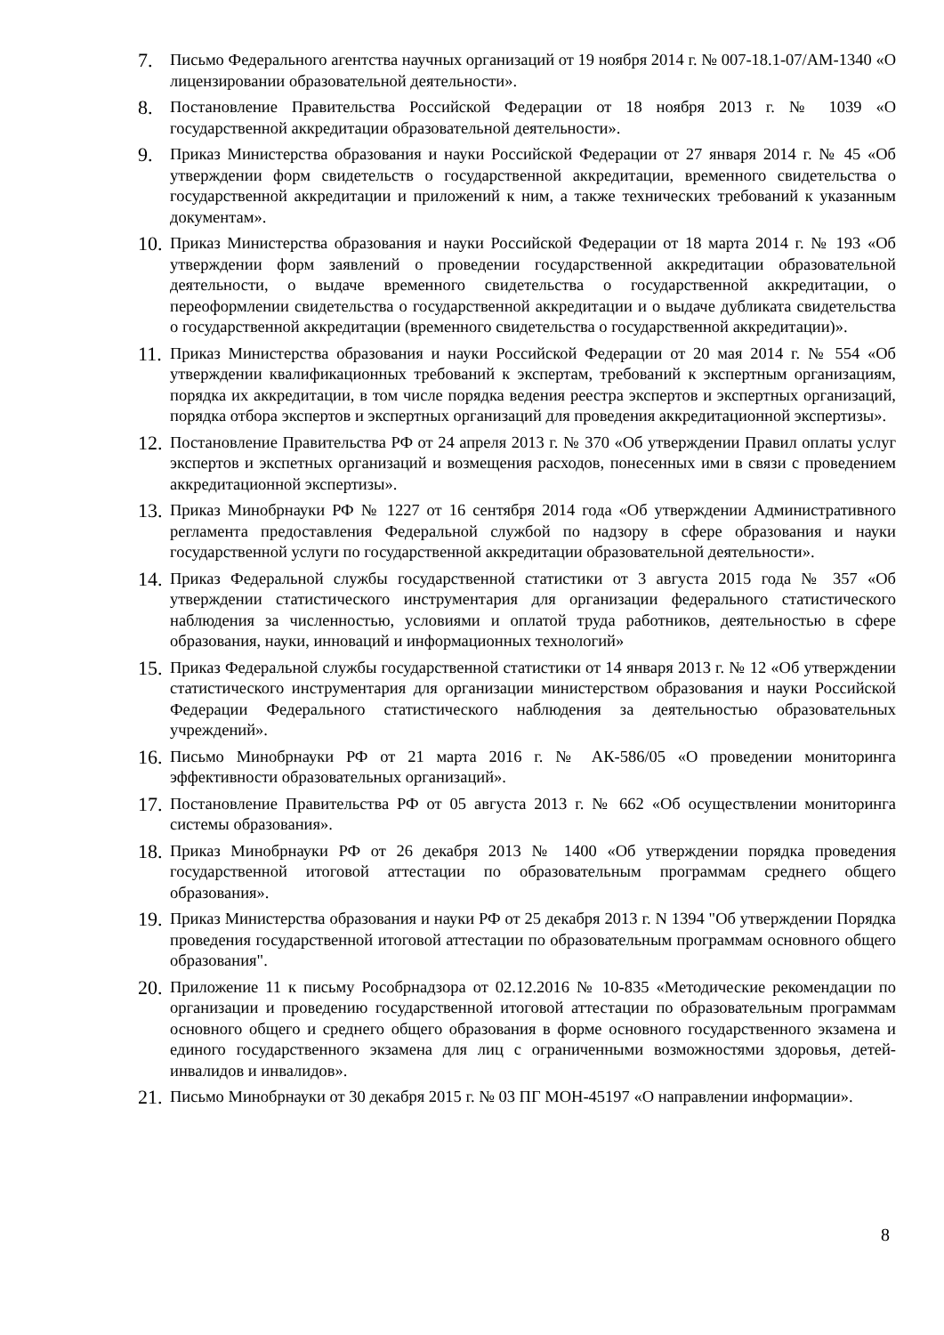7.
Письмо Федерального агентства научных организаций от 19 ноября 2014 г. № 007-18.1-07/АМ-1340 «О лицензировании образовательной деятельности».
8.
Постановление Правительства Российской Федерации от 18 ноября 2013 г. № 1039 «О государственной аккредитации образовательной деятельности».
9.
Приказ Министерства образования и науки Российской Федерации от 27 января 2014 г. № 45 «Об утверждении форм свидетельств о государственной аккредитации, временного свидетельства о государственной аккредитации и приложений к ним, а также технических требований к указанным документам».
10.
Приказ Министерства образования и науки Российской Федерации от 18 марта 2014 г. № 193 «Об утверждении форм заявлений о проведении государственной аккредитации образовательной деятельности, о выдаче временного свидетельства о государственной аккредитации, о переоформлении свидетельства о государственной аккредитации и о выдаче дубликата свидетельства о государственной аккредитации (временного свидетельства о государственной аккредитации)».
11.
Приказ Министерства образования и науки Российской Федерации от 20 мая 2014 г. № 554 «Об утверждении квалификационных требований к экспертам, требований к экспертным организациям, порядка их аккредитации, в том числе порядка ведения реестра экспертов и экспертных организаций, порядка отбора экспертов и экспертных организаций для проведения аккредитационной экспертизы».
12.
Постановление Правительства РФ от 24 апреля 2013 г. № 370 «Об утверждении Правил оплаты услуг экспертов и экспетных организаций и возмещения расходов, понесенных ими в связи с проведением аккредитационной экспертизы».
13.
Приказ Минобрнауки РФ № 1227 от 16 сентября 2014 года «Об утверждении Административного регламента предоставления Федеральной службой по надзору в сфере образования и науки государственной услуги по государственной аккредитации образовательной деятельности».
14.
Приказ Федеральной службы государственной статистики от 3 августа 2015 года № 357 «Об утверждении статистического инструментария для организации федерального статистического наблюдения за численностью, условиями и оплатой труда работников, деятельностью в сфере образования, науки, инноваций и информационных технологий»
15.
Приказ Федеральной службы государственной статистики от 14 января 2013 г. № 12 «Об утверждении статистического инструментария для организации министерством образования и науки Российской Федерации Федерального статистического наблюдения за деятельностью образовательных учреждений».
16.
Письмо Минобрнауки РФ от 21 марта 2016 г. № АК-586/05 «О проведении мониторинга эффективности образовательных организаций».
17.
Постановление Правительства РФ от 05 августа 2013 г. № 662 «Об осуществлении мониторинга системы образования».
18.
Приказ Минобрнауки РФ от 26 декабря 2013 № 1400 «Об утверждении порядка проведения государственной итоговой аттестации по образовательным программам среднего общего образования».
19.
Приказ Министерства образования и науки РФ от 25 декабря 2013 г. N 1394 "Об утверждении Порядка проведения государственной итоговой аттестации по образовательным программам основного общего образования".
20.
Приложение 11 к письму Рособрнадзора от 02.12.2016 № 10-835 «Методические рекомендации по организации и проведению государственной итоговой аттестации по образовательным программам основного общего и среднего общего образования в форме основного государственного экзамена и единого государственного экзамена для лиц с ограниченными возможностями здоровья, детей-инвалидов и инвалидов».
21.
Письмо Минобрнауки от 30 декабря 2015 г. № 03 ПГ МОН-45197 «О направлении информации».
8